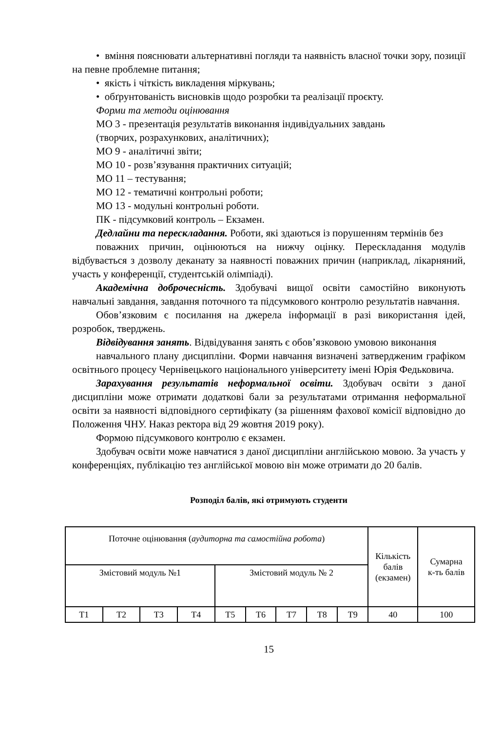• вміння пояснювати альтернативні погляди та наявність власної точки зору, позиції на певне проблемне питання;
• якість і чіткість викладення міркувань;
• обґрунтованість висновків щодо розробки та реалізації проєкту.
Форми та методи оцінювання
МО 3 - презентація результатів виконання індивідуальних завдань
(творчих, розрахункових, аналітичних);
МО 9 - аналітичні звіти;
МО 10 - розв’язування практичних ситуацій;
МО 11 – тестування;
МО 12 - тематичні контрольні роботи;
МО 13 - модульні контрольні роботи.
ПК - підсумковий контроль – Екзамен.
Дедлайни та перескладання. Роботи, які здаються із порушенням термінів без
поважних причин, оцінюються на нижчу оцінку. Перескладання модулів відбувається з дозволу деканату за наявності поважних причин (наприклад, лікарняний, участь у конференції, студентській олімпіаді).
Академічна доброчесність. Здобувачі вищої освіти самостійно виконують навчальні завдання, завдання поточного та підсумкового контролю результатів навчання.
Обов’язковим є посилання на джерела інформації в разі використання ідей, розробок, тверджень.
Відвідування занять. Відвідування занять є обов’язковою умовою виконання
навчального плану дисципліни. Форми навчання визначені затвердженим графіком освітнього процесу Чернівецького національного університету імені Юрія Федьковича.
Зарахування результатів неформальної освіти. Здобувач освіти з даної дисципліни може отримати додаткові бали за результатами отримання неформальної освіти за наявності відповідного сертифікату (за рішенням фахової комісії відповідно до Положення ЧНУ. Наказ ректора від 29 жовтня 2019 року).
Формою підсумкового контролю є екзамен.
Здобувач освіти може навчатися з даної дисципліни англійською мовою. За участь у конференціях, публікацію тез англійської мовою він може отримати до 20 балів.
Розподіл балів, які отримують студенти
| Поточне оцінювання ( аудиторна та самостійна робота ) | | | | | | | | | Кількість балів (екзамен) | Сумарна к-ть балів |
| Змістовий модуль №1 | | | | Змістовий модуль № 2 | | | | | | |
| Т1 | Т2 | Т3 | Т4 | Т5 | Т6 | Т7 | Т8 | Т9 | 40 | 100 |
15